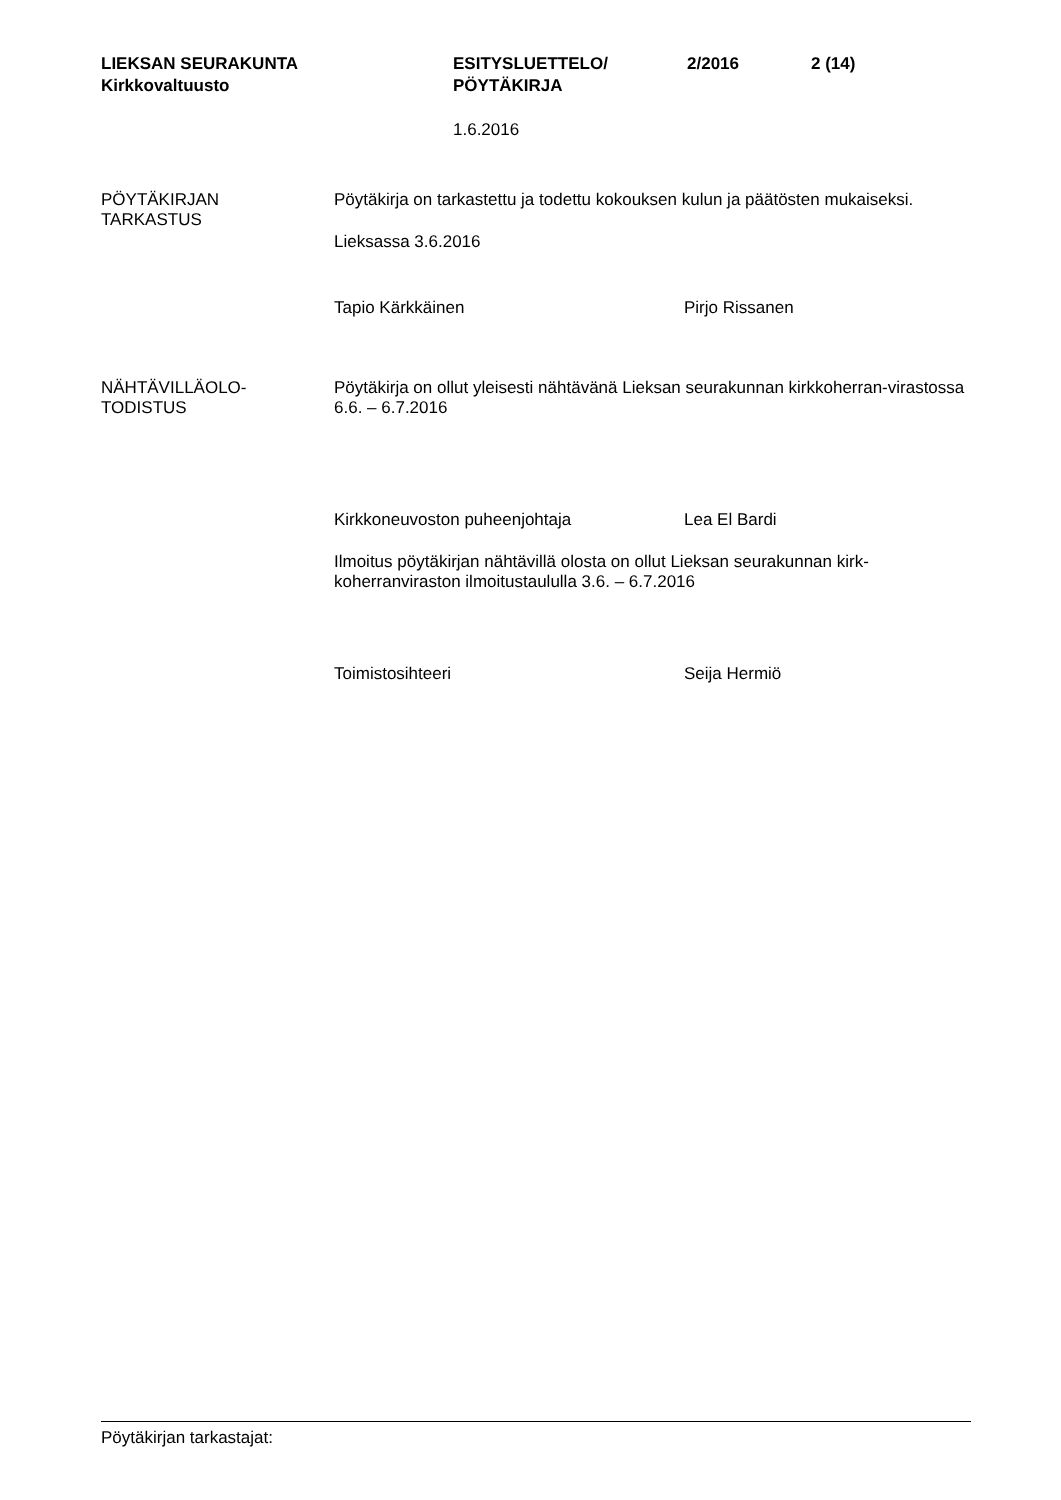LIEKSAN SEURAKUNTA
Kirkkovaltuusto
ESITYSLUETTELO/
PÖYTÄKIRJA
2/2016 2 (14)
1.6.2016
PÖYTÄKIRJAN
TARKASTUS
Pöytäkirja on tarkastettu ja todettu kokouksen kulun ja päätösten mukaiseksi.
Lieksassa 3.6.2016
Tapio Kärkkäinen Pirjo Rissanen
NÄHTÄVILLÄOLO-
TODISTUS
Pöytäkirja on ollut yleisesti nähtävänä Lieksan seurakunnan kirkkoherran-virastossa 6.6. – 6.7.2016
Kirkkoneuvoston puheenjohtaja Lea El Bardi
Ilmoitus pöytäkirjan nähtävillä olosta on ollut Lieksan seurakunnan kirk-koherranviraston ilmoitustaululla 3.6. – 6.7.2016
Toimistosihteeri Seija Hermiö
Pöytäkirjan tarkastajat: